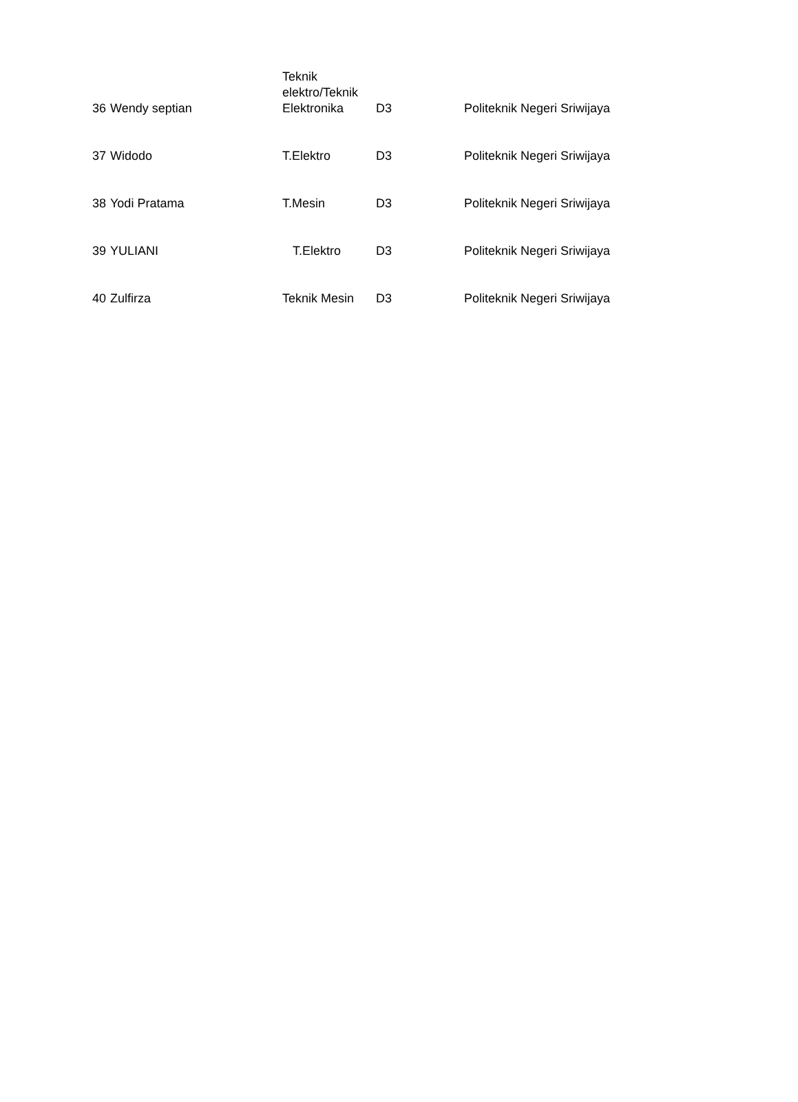| 36 | Wendy septian | Teknik elektro/Teknik Elektronika | D3 | Politeknik Negeri Sriwijaya |
| 37 | Widodo | T.Elektro | D3 | Politeknik Negeri Sriwijaya |
| 38 | Yodi Pratama | T.Mesin | D3 | Politeknik Negeri Sriwijaya |
| 39 | YULIANI | T.Elektro | D3 | Politeknik Negeri Sriwijaya |
| 40 | Zulfirza | Teknik Mesin | D3 | Politeknik Negeri Sriwijaya |